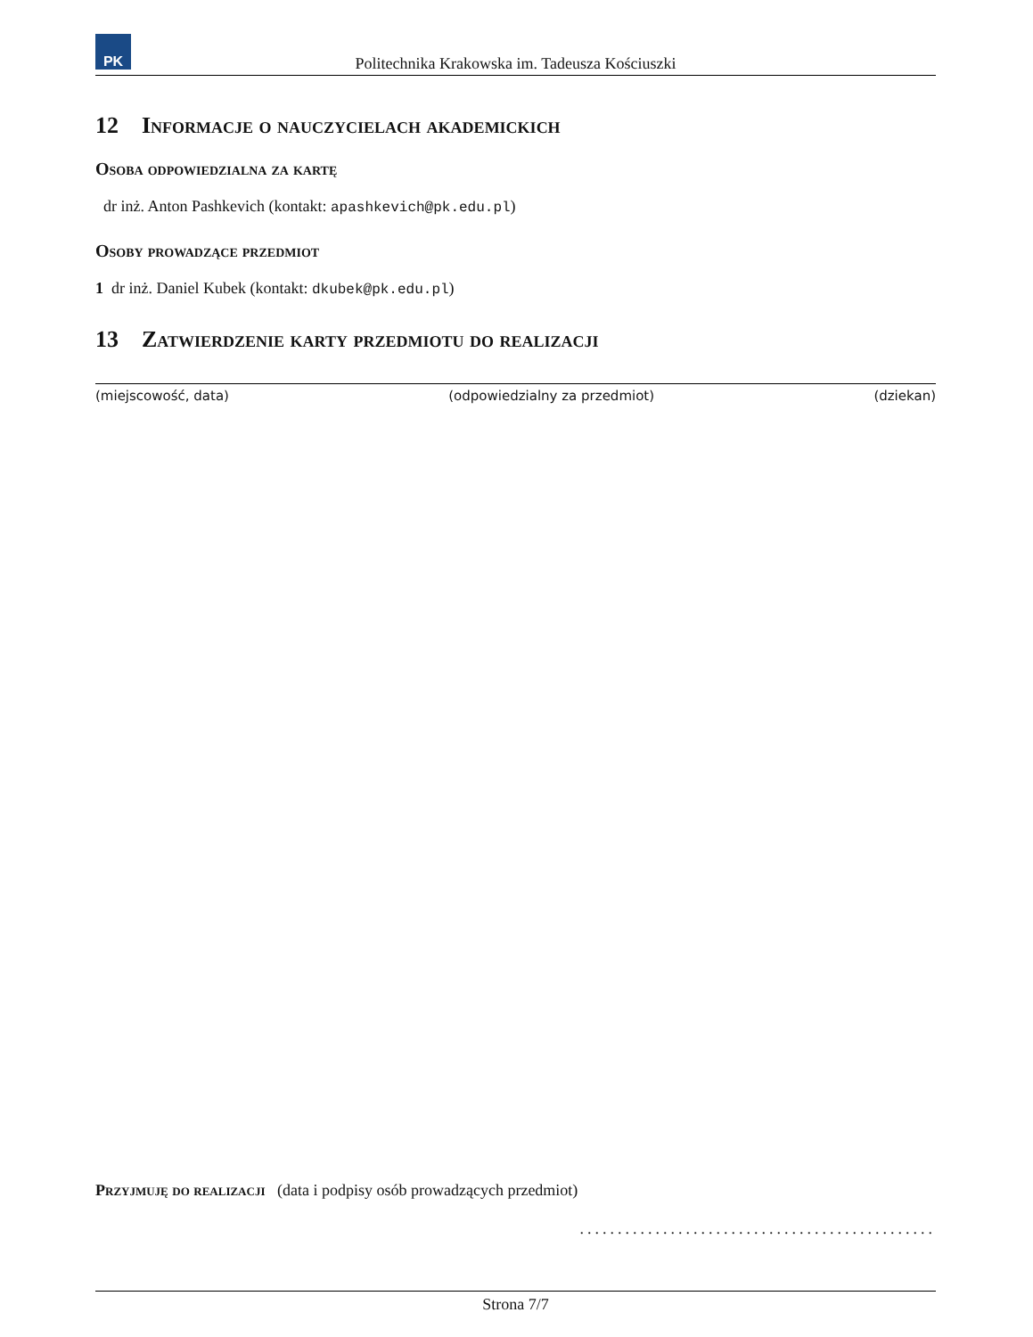PK
Politechnika Krakowska im. Tadeusza Kościuszki
12 Informacje o nauczycielach akademickich
Osoba odpowiedzialna za kartę
dr inż. Anton Pashkevich (kontakt: apashkevich@pk.edu.pl)
Osoby prowadzące przedmiot
1 dr inż. Daniel Kubek (kontakt: dkubek@pk.edu.pl)
13 Zatwierdzenie karty przedmiotu do realizacji
(miejscowość, data) (odpowiedzialny za przedmiot) (dziekan)
Przyjmuję do realizacji (data i podpisy osób prowadzących przedmiot)
...............................................
Strona 7/7